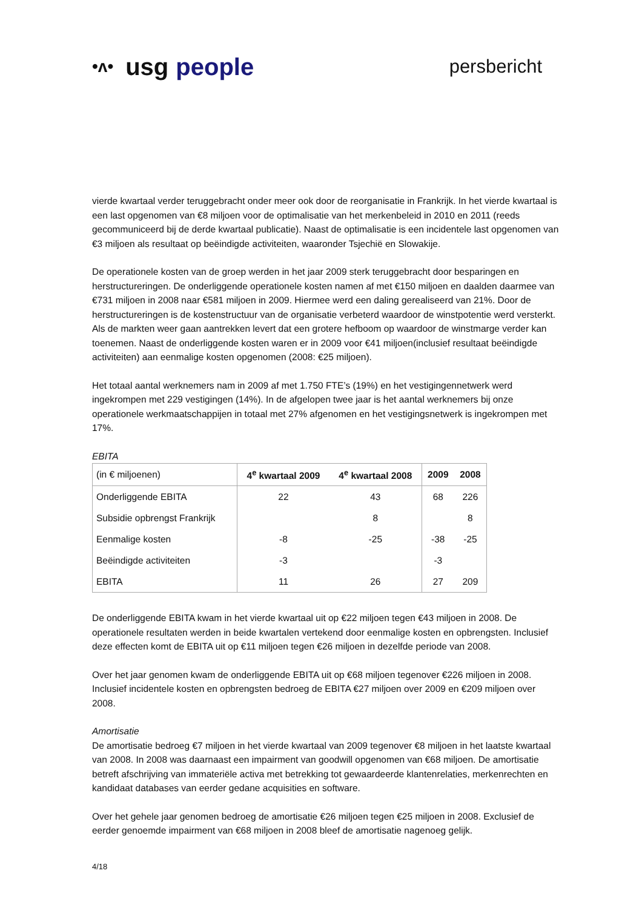•ᴧ• usg people
persbericht
vierde kwartaal verder teruggebracht onder meer ook door de reorganisatie in Frankrijk. In het vierde kwartaal is een last opgenomen van €8 miljoen voor de optimalisatie van het merkenbeleid in 2010 en 2011 (reeds gecommuniceerd bij de derde kwartaal publicatie). Naast de optimalisatie is een incidentele last opgenomen van €3 miljoen als resultaat op beëindigde activiteiten, waaronder Tsjechië en Slowakije.
De operationele kosten van de groep werden in het jaar 2009 sterk teruggebracht door besparingen en herstructureringen. De onderliggende operationele kosten namen af met €150 miljoen en daalden daarmee van €731 miljoen in 2008 naar €581 miljoen in 2009. Hiermee werd een daling gerealiseerd van 21%. Door de herstructureringen is de kostenstructuur van de organisatie verbeterd waardoor de winstpotentie werd versterkt. Als de markten weer gaan aantrekken levert dat een grotere hefboom op waardoor de winstmarge verder kan toenemen. Naast de onderliggende kosten waren er in 2009 voor €41 miljoen(inclusief resultaat beëindigde activiteiten) aan eenmalige kosten opgenomen (2008: €25 miljoen).
Het totaal aantal werknemers nam in 2009 af met 1.750 FTE’s (19%) en het vestigingennetwerk werd ingekrompen met 229 vestigingen (14%). In de afgelopen twee jaar is het aantal werknemers bij onze operationele werkmaatschappijen in totaal met 27% afgenomen en het vestigingsnetwerk is ingekrompen met 17%.
EBITA
| (in € miljoenen) | 4<sup>e</sup> kwartaal 2009 | 4<sup>e</sup> kwartaal 2008 | 2009 | 2008 |
| --- | --- | --- | --- | --- |
| Onderliggende EBITA | 22 | 43 | 68 | 226 |
| Subsidie opbrengst Frankrijk | | 8 | | 8 |
| Eenmalige kosten | -8 | -25 | -38 | -25 |
| Beëindigde activiteiten | -3 | | -3 | |
| EBITA | 11 | 26 | 27 | 209 |
De onderliggende EBITA kwam in het vierde kwartaal uit op €22 miljoen tegen €43 miljoen in 2008. De operationele resultaten werden in beide kwartalen vertekend door eenmalige kosten en opbrengsten. Inclusief deze effecten komt de EBITA uit op €11 miljoen tegen €26 miljoen in dezelfde periode van 2008.
Over het jaar genomen kwam de onderliggende EBITA uit op €68 miljoen tegenover €226 miljoen in 2008. Inclusief incidentele kosten en opbrengsten bedroeg de EBITA €27 miljoen over 2009 en €209 miljoen over 2008.
Amortisatie
De amortisatie bedroeg €7 miljoen in het vierde kwartaal van 2009 tegenover €8 miljoen in het laatste kwartaal van 2008. In 2008 was daarnaast een impairment van goodwill opgenomen van €68 miljoen. De amortisatie betreft afschrijving van immateriële activa met betrekking tot gewaardeerde klantenrelaties, merkenrechten en kandidaat databases van eerder gedane acquisities en software.
Over het gehele jaar genomen bedroeg de amortisatie €26 miljoen tegen €25 miljoen in 2008. Exclusief de eerder genoemde impairment van €68 miljoen in 2008 bleef de amortisatie nagenoeg gelijk.
4/18